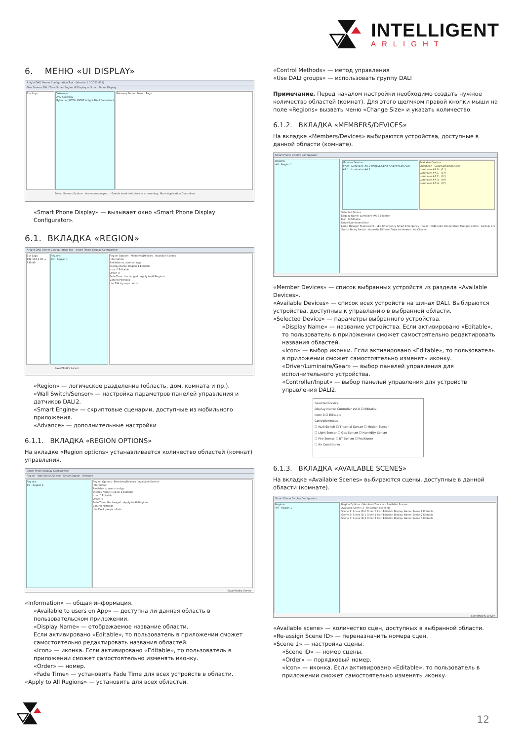INTELLIGENT
ARLIGHT
6. МЕНЮ «UI DISPLAY»
Arlight DALI Server Configuration Tool - (Version 1.0.2020.831)
Files Servers DALI Tools Smart Engine UI Display — Smart Phone Display
Bus Logs Gateways
DALI Gateway
MyHome (INTELLIGENT Arlight DALI Controller)
Gateway Server Search Page
Select Servers Options · Access messages... · Enable hand-held devices co-working · Mute Application Controllers
«Smart Phone Display» — вызывает окно «Smart Phone Display Configurator».
6.1. ВКЛАДКА «REGION»
Arlight DALI Server Configuration Tool · Smart Phone Display Configurator
Bus Logs
192.168.1.90 → A30.90
Regions
#0 - Region 1
Region Options · Members/Devices · Available Scenes
Information
Available to users on App
Display Name: Region 1 Editable
Icon: 0 Editable
Order: 0
Fade Time: Unchanged · Apply to All Regions
Control Methods
Use DALI groups · Auto
Save/Modify Server
«Region» — логическое разделение (область, дом, комната и пр.).
«Wall Switch/Sensor» — настройка параметров панелей управления и датчиков DALI2.
«Smart Engine» — скриптовые сценарии, доступные из мобильного приложения.
«Advance» — дополнительные настройки
6.1.1. ВКЛАДКА «REGION OPTIONS»
На вкладке «Region options» устанавливается количество областей (комнат) управления.
Smart Phone Display Configurator
Region · Wall Switch/Sensor · Smart Engine · Advance
Regions
#0 - Region 1
Region Options · Members/Devices · Available Scenes
Information
Available to users on App
Display Name: Region 1 Editable
Icon: 0 Editable
Order: 0
Fade Time: Unchanged · Apply to All Regions
Control Methods
Use DALI groups · Auto
Save/Modify Server
«Information» — общая информация.
«Available to users on App» — доступна ли данная область в пользовательском приложении.
«Display Name» — отображаемое название области.
Если активировано «Editable», то пользователь в приложении сможет самостоятельно редактировать названия областей.
«Icon» — иконка. Если активировано «Editable», то пользователь в приложении сможет самостоятельно изменять иконку.
«Order» — номер.
«Fade Time» — установить Fade Time для всех устройств в области.
«Apply to All Regions» — установить для всех областей.
«Control Methods» — метод управления
«Use DALI groups» — использовать группу DALI
Примечание. Перед началом настройки необходимо создать нужное количество областей (комнат). Для этого щелчком правой кнопки мыши на поле «Regions» вызвать меню «Change Size» и указать количество.
6.1.2. ВКЛАДКА «MEMBERS/DEVICES»
На вкладке «Members/Devices» выбираются устройства, доступные в данной области (комнате).
Smart Phone Display Configurator
Regions
#0 - Region 1
Member Devices
#A.0 - Luminaire #A.0 (INTELLIGENT Arlight#C807CA)
#A.1 - Luminaire #A.1
Available Devices
Channel A - Gear/Luminaire/Gear
Luminaire #A.0 - (1*)
Luminaire #A.1 - (1*)
Luminaire #A.2 - (0*)
Luminaire #A.3 - (0*)
Luminaire #A.4 - (0*)
Selected Device
Display Name: Luminaire #A.0 Editable
Icon: 0 Editable
Driver/Luminaire/Gear
Lamp Halogen Fluorescent · LED Emergency Smart Emergency · Color - RGB Color Temperature Multiple Colors · Curtain Dry Switch Relay Switch · Aromatic Diffuser Projector Heater · Air Cleaner
«Member Devices» — список выбранных устройств из раздела «Available Devices».
«Available Devices» — список всех устройств на шинах DALI. Выбираются устройства, доступные к управлению в выбранной области.
«Selected Device» — параметры выбранного устройства.
«Display Name» — название устройства. Если активировано «Editable», то пользователь в приложении сможет самостоятельно редактировать названия областей.
«Icon» — выбор иконки. Если активировано «Editable», то пользователь в приложении сможет самостоятельно изменять иконку.
«Driver/Luminaire/Gear» — выбор панелей управления для исполнительного устройства.
«Controller/Input» — выбор панелей управления для устройств управления DALI2.
Selected Device
Display Name: Controller #A.0 ☑ Editable
Icon: 0 ☑ Editable
Controller/Input
☐ Wall Switch ☐ Thermal Sensor ☐ Motion Sensor
☐ Light Sensor ☐ Gas Sensor ☐ Humidity Sensor
☐ Fire Sensor ☐ BT Sensor ☐ Positioner
☐ Air Conditioner
6.1.3. ВКЛАДКА «AVAILABLE SCENES»
На вкладке «Available Scenes» выбираются сцены, доступные в данной области (комнате).
Smart Phone Display Configurator
Regions
#0 - Region 1
Region Options · Members/Devices · Available Scenes
Available Scene: 3 · Re-assign Scene ID
Scene 1: Scene ID 0 Order 0 Icon Editable Display Name: Scene 1 Editable
Scene 2: Scene ID 1 Order 1 Icon Editable Display Name: Scene 2 Editable
Scene 3: Scene ID 2 Order 2 Icon Editable Display Name: Scene 3 Editable
Save/Modify Server
«Available scene» — количество сцен, доступных в выбранной области.
«Re-assign Scene ID» — переназначить номера сцен.
«Scene 1» — настройка сцены.
«Scene ID» — номер сцены.
«Order» — порядковый номер.
«Icon» — иконка. Если активировано «Editable», то пользователь в приложении сможет самостоятельно изменять иконку.
12